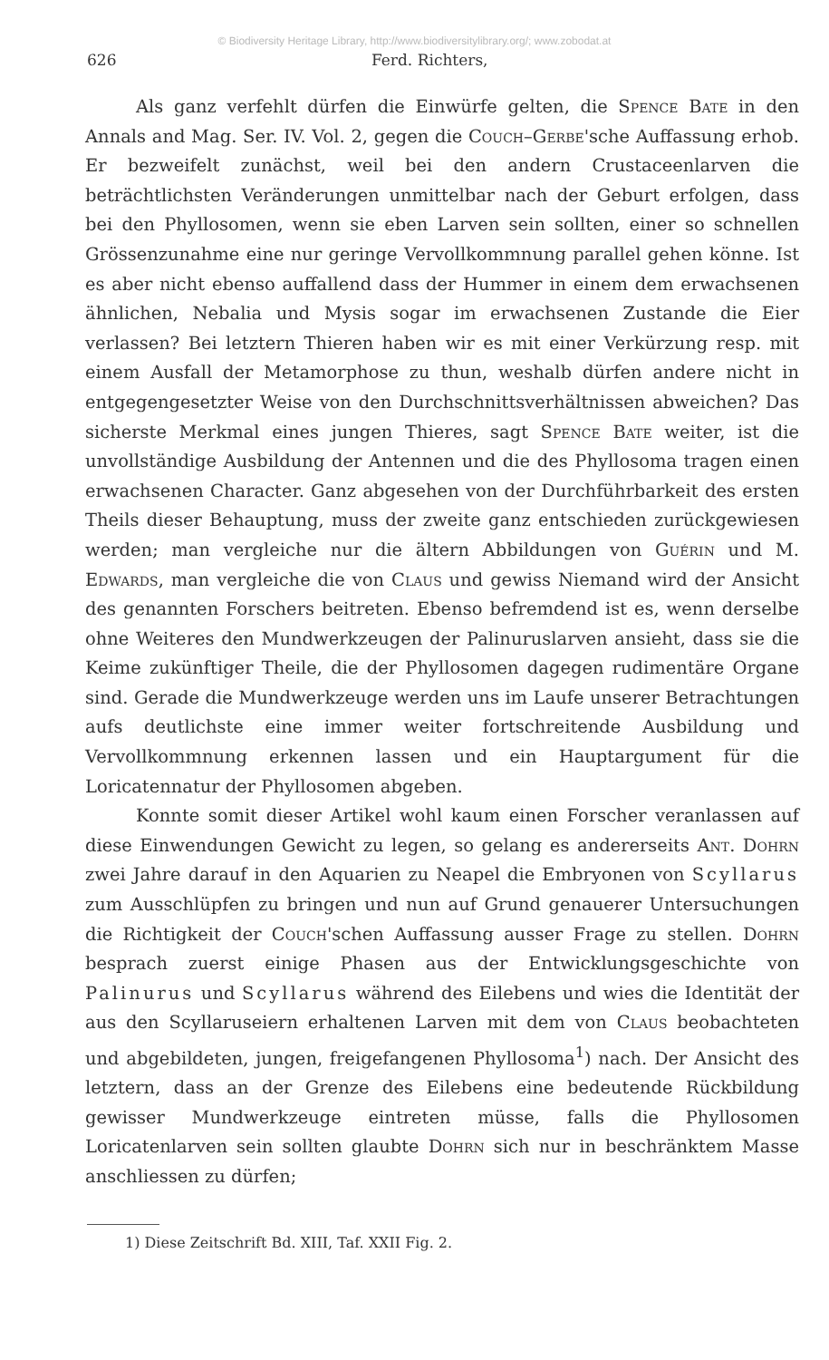© Biodiversity Heritage Library, http://www.biodiversitylibrary.org/; www.zobodat.at
626 Ferd. Richters,
Als ganz verfehlt dürfen die Einwürfe gelten, die Spence Bate in den Annals and Mag. Ser. IV. Vol. 2, gegen die Couch–Gerbe'sche Auffassung erhob. Er bezweifelt zunächst, weil bei den andern Crustaceenlarven die beträchtlichsten Veränderungen unmittelbar nach der Geburt erfolgen, dass bei den Phyllosomen, wenn sie eben Larven sein sollten, einer so schnellen Grössenzunahme eine nur geringe Vervollkommnung parallel gehen könne. Ist es aber nicht ebenso auffallend dass der Hummer in einem dem erwachsenen ähnlichen, Nebalia und Mysis sogar im erwachsenen Zustande die Eier verlassen? Bei letztern Thieren haben wir es mit einer Verkürzung resp. mit einem Ausfall der Metamorphose zu thun, weshalb dürfen andere nicht in entgegengesetzter Weise von den Durchschnittsverhältnissen abweichen? Das sicherste Merkmal eines jungen Thieres, sagt Spence Bate weiter, ist die unvollständige Ausbildung der Antennen und die des Phyllosoma tragen einen erwachsenen Character. Ganz abgesehen von der Durchführbarkeit des ersten Theils dieser Behauptung, muss der zweite ganz entschieden zurückgewiesen werden; man vergleiche nur die ältern Abbildungen von Guérin und M. Edwards, man vergleiche die von Claus und gewiss Niemand wird der Ansicht des genannten Forschers beitreten. Ebenso befremdend ist es, wenn derselbe ohne Weiteres den Mundwerkzeugen der Palinuruslarven ansieht, dass sie die Keime zukünftiger Theile, die der Phyllosomen dagegen rudimentäre Organe sind. Gerade die Mundwerkzeuge werden uns im Laufe unserer Betrachtungen aufs deutlichste eine immer weiter fortschreitende Ausbildung und Vervollkommnung erkennen lassen und ein Hauptargument für die Loricatennatur der Phyllosomen abgeben.
Konnte somit dieser Artikel wohl kaum einen Forscher veranlassen auf diese Einwendungen Gewicht zu legen, so gelang es andererseits Ant. Dohrn zwei Jahre darauf in den Aquarien zu Neapel die Embryonen von Scyllarus zum Ausschlüpfen zu bringen und nun auf Grund genauerer Untersuchungen die Richtigkeit der Couch'schen Auffassung ausser Frage zu stellen. Dohrn besprach zuerst einige Phasen aus der Entwicklungsgeschichte von Palinurus und Scyllarus während des Eilebens und wies die Identität der aus den Scyllaruseiern erhaltenen Larven mit dem von Claus beobachteten und abgebildeten, jungen, freigefangenen Phyllosoma<sup>1</sup>) nach. Der Ansicht des letztern, dass an der Grenze des Eilebens eine bedeutende Rückbildung gewisser Mundwerkzeuge eintreten müsse, falls die Phyllosomen Loricatenlarven sein sollten glaubte Dohrn sich nur in beschränktem Masse anschliessen zu dürfen;
1) Diese Zeitschrift Bd. XIII, Taf. XXII Fig. 2.